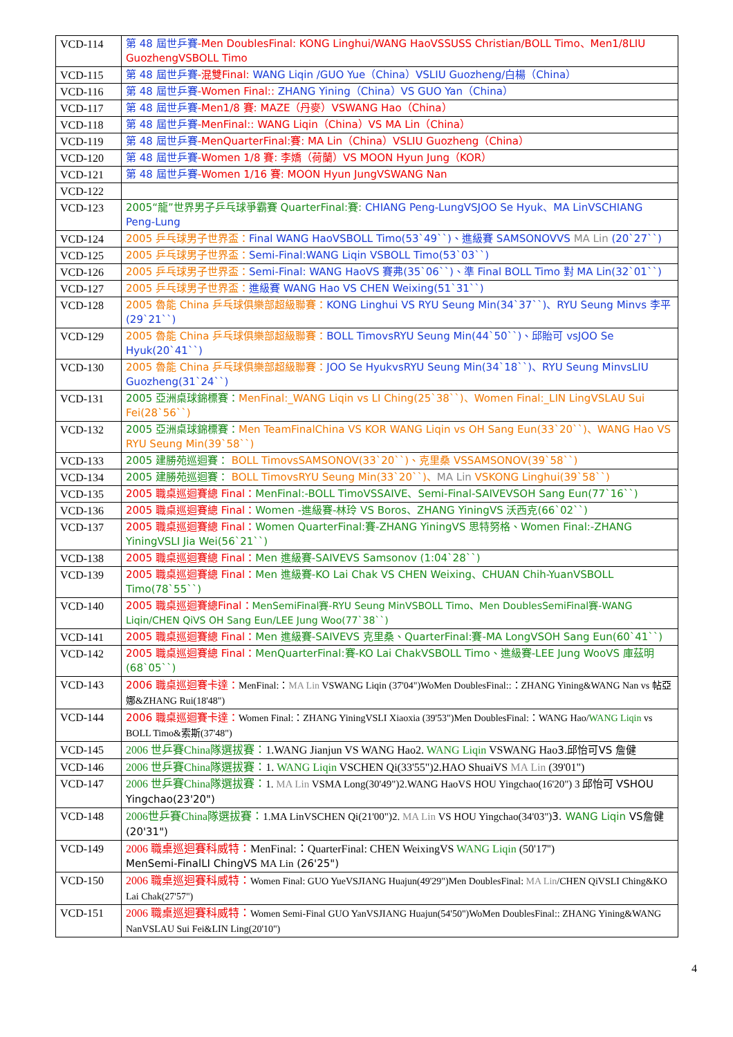| VCD-114 | 第 48 屆世乒賽 -Men DoublesFinal: KONG Linghui/WANG HaoVSSUSS Christian/BOLL Timo、Men1/8LIU GuozhengVSBOLL Timo |
| VCD-115 | 第 48 屆世乒賽 -混雙Final: WANG Liqin /GUO Yue（China）VSLIU Guozheng/白楊（China） |
| VCD-116 | 第 48 屆世乒賽 -Women Final:: ZHANG Yining（China）VS GUO Yan（China） |
| VCD-117 | 第 48 屆世乒賽 -Men1/8 賽: MAZE（丹麥）VSWANG Hao（China） |
| VCD-118 | 第 48 屆世乒賽 -MenFinal:: WANG Liqin（China）VS MA Lin（China） |
| VCD-119 | 第 48 屆世乒賽 -MenQuarterFinal:賽: MA Lin（China）VSLIU Guozheng（China） |
| VCD-120 | 第 48 屆世乒賽 -Women 1/8 賽: 李嬌（荷蘭）VS MOON Hyun Jung（KOR） |
| VCD-121 | 第 48 屆世乒賽 -Women 1/16 賽: MOON Hyun JungVSWANG Nan |
| VCD-122 | |
| VCD-123 | 2005“龍”世界男子乒乓球爭霸賽 QuarterFinal:賽: CHIANG Peng-LungVSJOO Se Hyuk、MA LinVSCHIANG Peng-Lung |
| VCD-124 | 2005 乒乓球男子世界盃： Final WANG HaoVSBOLL Timo(53`49``)、進級賽 SAMSONOVVS MA Lin (20`27``) |
| VCD-125 | 2005 乒乓球男子世界盃： Semi-Final:WANG Liqin VSBOLL Timo(53`03``) |
| VCD-126 | 2005 乒乓球男子世界盃： Semi-Final: WANG HaoVS 賽弗(35`06``)、準 Final BOLL Timo 對 MA Lin(32`01``) |
| VCD-127 | 2005 乒乓球男子世界盃： 進級賽 WANG Hao VS CHEN Weixing(51`31``) |
| VCD-128 | 2005 魯能 China 乒乓球俱樂部超級聯賽： KONG Linghui VS RYU Seung Min(34`37``)、RYU Seung Minvs 李平(29`21``) |
| VCD-129 | 2005 魯能 China 乒乓球俱樂部超級聯賽： BOLL TimovsRYU Seung Min(44`50``)、邱貽可 vsJOO Se Hyuk(20`41``) |
| VCD-130 | 2005 魯能 China 乒乓球俱樂部超級聯賽： JOO Se HyukvsRYU Seung Min(34`18``)、RYU Seung MinvsLIU Guozheng(31`24``) |
| VCD-131 | 2005 亞洲桌球錦標賽： MenFinal:_WANG Liqin vs LI Ching(25`38``)、Women Final:_LIN LingVSLAU Sui Fei(28`56``) |
| VCD-132 | 2005 亞洲桌球錦標賽： Men TeamFinalChina VS KOR WANG Liqin vs OH Sang Eun(33`20``)、WANG Hao VS RYU Seung Min(39`58``) |
| VCD-133 | 2005 建勝苑巡迴賽： BOLL TimovsSAMSONOV(33`20``)、克里桑 VSSAMSONOV(39`58``) |
| VCD-134 | 2005 建勝苑巡迴賽： BOLL TimovsRYU Seung Min(33`20``)、 MA Lin VSKONG Linghui(39`58``) |
| VCD-135 | 2005 職桌巡迴賽總 Final： MenFinal:-BOLL TimoVSSAIVE、Semi-Final-SAIVEVSOH Sang Eun(77`16``) |
| VCD-136 | 2005 職桌巡迴賽總 Final： Women -進級賽-林玲 VS Boros、ZHANG YiningVS 沃西克(66`02``) |
| VCD-137 | 2005 職桌巡迴賽總 Final： Women QuarterFinal:賽-ZHANG YiningVS 思特努格、Women Final:-ZHANG YiningVSLI Jia Wei(56`21``) |
| VCD-138 | 2005 職桌巡迴賽總 Final： Men 進級賽-SAIVEVS Samsonov (1:04`28``) |
| VCD-139 | 2005 職桌巡迴賽總 Final： Men 進級賽-KO Lai Chak VS CHEN Weixing、CHUAN Chih-YuanVSBOLL Timo(78`55``) |
| VCD-140 | 2005 職桌巡迴賽總Final： MenSemiFinal賽-RYU Seung MinVSBOLL Timo、Men DoublesSemiFinal賽-WANG Liqin/CHEN QiVS OH Sang Eun/LEE Jung Woo(77`38``) |
| VCD-141 | 2005 職桌巡迴賽總 Final： Men 進級賽-SAIVEVS 克里桑、QuarterFinal:賽-MA LongVSOH Sang Eun(60`41``) |
| VCD-142 | 2005 職桌巡迴賽總 Final： MenQuarterFinal:賽-KO Lai ChakVSBOLL Timo、進級賽-LEE Jung WooVS 庫茲明(68`05``) |
| VCD-143 | 2006 職桌巡迴賽卡達： MenFinal:： MA Lin VSWANG Liqin (37'04")WoMen DoublesFinal::：ZHANG Yining&WANG Nan vs 帖亞娜&ZHANG Rui(18'48") |
| VCD-144 | 2006 職桌巡迴賽卡達： Women Final:：ZHANG YiningVSLI Xiaoxia (39'53")Men DoublesFinal:：WANG Hao/ WANG Liqin vs BOLL Timo&索斯(37'48") |
| VCD-145 | 2006 世乒賽China隊選拔賽： 1.WANG Jianjun VS WANG Hao2. WANG Liqin VSWANG Hao 3.邱怡可VS 詹健 |
| VCD-146 | 2006 世乒賽China隊選拔賽： 1. WANG Liqin VSCHEN Qi(33'55")2.HAO ShuaiVS MA Lin (39'01") |
| VCD-147 | 2006 世乒賽China隊選拔賽： 1. MA Lin VSMA Long(30'49")2.WANG HaoVS HOU Yingchao(16'20") 3 邱怡可 VSHOU Yingchao(23'20") |
| VCD-148 | 2006世乒賽China隊選拔賽： 1.MA LinVSCHEN Qi(21'00")2. MA Lin VS HOU Yingchao(34'03") 3. WANG Liqin VS詹健(20'31") |
| VCD-149 | 2006 職桌巡迴賽科威特： MenFinal:：QuarterFinal: CHEN WeixingVS WANG Liqin (50'17'') MenSemi-FinalLI ChingVS MA Lin (26'25") |
| VCD-150 | 2006 職桌巡迴賽科威特： Women Final: GUO YueVSJIANG Huajun(49'29")Men DoublesFinal: MA Lin /CHEN QiVSLI Ching&KO Lai Chak(27'57") |
| VCD-151 | 2006 職桌巡迴賽科威特： Women Semi-Final GUO YanVSJIANG Huajun(54'50")WoMen DoublesFinal:: ZHANG Yining&WANG NanVSLAU Sui Fei&LIN Ling(20'10") |
4